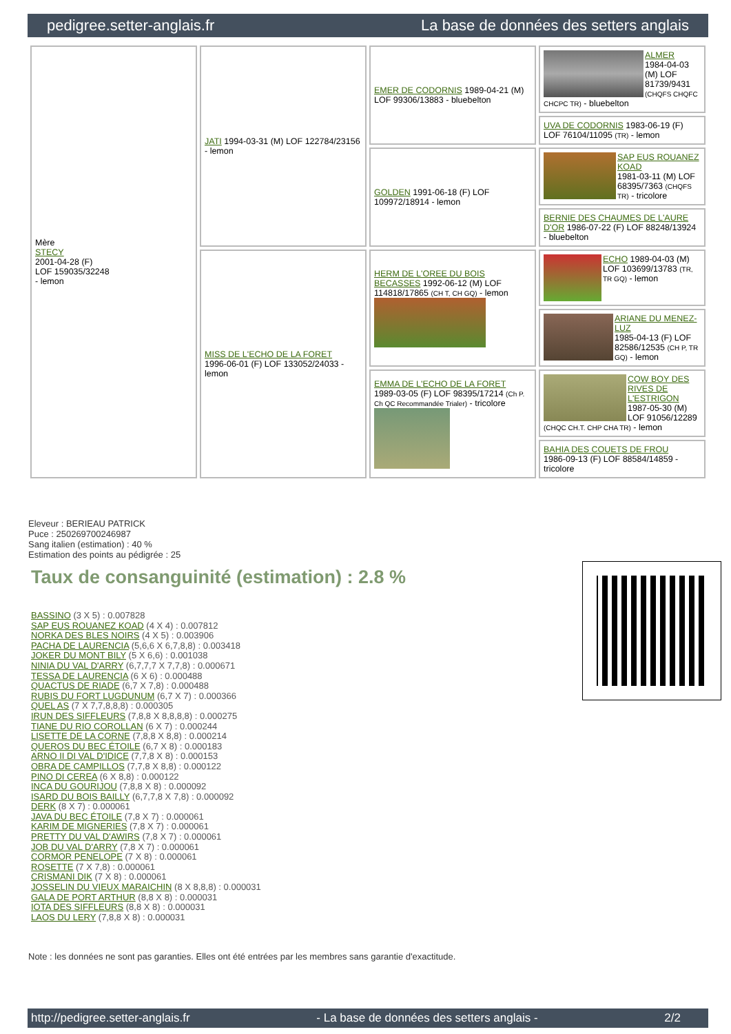pedigree.setter-anglais.fr La base de données des setters anglais
| Mère STECY 2001-04-28 (F) LOF 159035/32248 - lemon | JATI 1994-03-31 (M) LOF 122784/23156 - lemon | EMER DE CODORNIS 1989-04-21 (M) LOF 99306/13883 - bluebelton | ALMER 1984-04-03 (M) LOF 81739/9431 (CHQFS CHQFC CHCPC TR) - bluebelton |
| | | | UVA DE CODORNIS 1983-06-19 (F) LOF 76104/11095 (TR) - lemon |
| | | GOLDEN 1991-06-18 (F) LOF 109972/18914 - lemon | SAP EUS ROUANEZ KOAD 1981-03-11 (M) LOF 68395/7363 (CHQFS TR) - tricolore |
| | | | BERNIE DES CHAUMES DE L'AURE D'OR 1986-07-22 (F) LOF 88248/13924 - bluebelton |
| | MISS DE L'ECHO DE LA FORET 1996-06-01 (F) LOF 133052/24033 - lemon | HERM DE L'OREE DU BOIS BECASSES 1992-06-12 (M) LOF 114818/17865 (CH T, CH GQ) - lemon | ECHO 1989-04-03 (M) LOF 103699/13783 (TR, TR GQ) - lemon |
| | | | ARIANE DU MENEZ-LUZ 1985-04-13 (F) LOF 82586/12535 (CH P, TR GQ) - lemon |
| | | EMMA DE L'ECHO DE LA FORET 1989-03-05 (F) LOF 98395/17214 (Ch P. Ch QC Recommandée Trialer) - tricolore | COW BOY DES RIVES DE L'ESTRIGON 1987-05-30 (M) LOF 91056/12289 (CHQC CH.T. CHP CHA TR) - lemon |
| | | | BAHIA DES COUETS DE FROU 1986-09-13 (F) LOF 88584/14859 - tricolore |
Eleveur : BERIEAU PATRICK
Puce : 250269700246987
Sang italien (estimation) : 40 %
Estimation des points au pédigrée : 25
Taux de consanguinité (estimation) : 2.8 %
BASSINO (3 X 5) : 0.007828
SAP EUS ROUANEZ KOAD (4 X 4) : 0.007812
NORKA DES BLES NOIRS (4 X 5) : 0.003906
PACHA DE LAURENCIA (5,6,6 X 6,7,8,8) : 0.003418
JOKER DU MONT BILY (5 X 6,6) : 0.001038
NINIA DU VAL D'ARRY (6,7,7,7 X 7,7,8) : 0.000671
TESSA DE LAURENCIA (6 X 6) : 0.000488
QUACTUS DE RIADE (6,7 X 7,8) : 0.000488
RUBIS DU FORT LUGDUNUM (6,7 X 7) : 0.000366
QUEL AS (7 X 7,7,8,8,8) : 0.000305
IRUN DES SIFFLEURS (7,8,8 X 8,8,8,8) : 0.000275
TIANE DU RIO COROLLAN (6 X 7) : 0.000244
LISETTE DE LA CORNE (7,8,8 X 8,8) : 0.000214
QUEROS DU BEC ÉTOILE (6,7 X 8) : 0.000183
ARNO II DI VAL D'IDICE (7,7,8 X 8) : 0.000153
OBRA DE CAMPILLOS (7,7,8 X 8,8) : 0.000122
PINO DI CEREA (6 X 8,8) : 0.000122
INCA DU GOURIJOU (7,8,8 X 8) : 0.000092
ISARD DU BOIS BAILLY (6,7,7,8 X 7,8) : 0.000092
DERK (8 X 7) : 0.000061
JAVA DU BEC ÉTOILE (7,8 X 7) : 0.000061
KARIM DE MIGNERIES (7,8 X 7) : 0.000061
PRETTY DU VAL D'AWIRS (7,8 X 7) : 0.000061
JOB DU VAL D'ARRY (7,8 X 7) : 0.000061
CORMOR PENELOPE (7 X 8) : 0.000061
ROSETTE (7 X 7,8) : 0.000061
CRISMANI DIK (7 X 8) : 0.000061
JOSSELIN DU VIEUX MARAICHIN (8 X 8,8,8) : 0.000031
GALA DE PORT ARTHUR (8,8 X 8) : 0.000031
IOTA DES SIFFLEURS (8,8 X 8) : 0.000031
LAOS DU LERY (7,8,8 X 8) : 0.000031
Note : les données ne sont pas garanties. Elles ont été entrées par les membres sans garantie d'exactitude.
http://pedigree.setter-anglais.fr - La base de données des setters anglais - 2/2